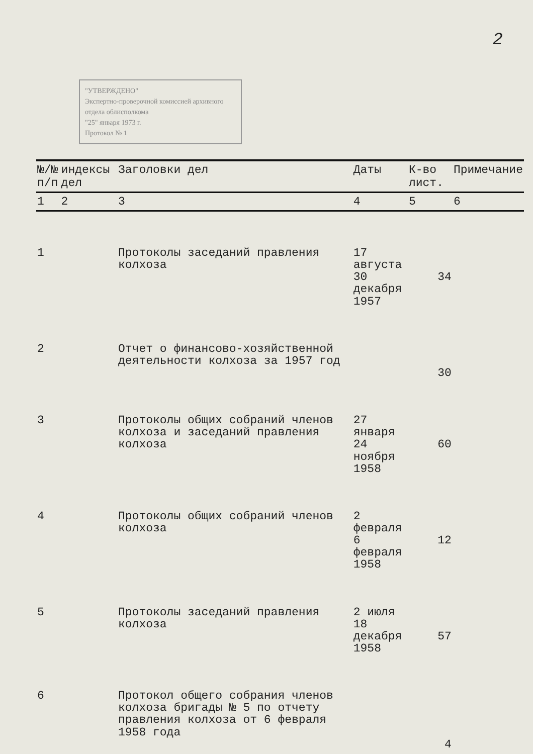2
"УТВЕРЖДЕНО"
Экспертно-проверочной комиссией архивного отдела облисполкома
"25" января 1973 г.
Протокол № 1
| №/№ п/п | индексы дел | Заголовки дел | Даты | К-во лист. | Примечание |
| --- | --- | --- | --- | --- | --- |
| 1 | 2 | 3 | 4 | 5 | 6 |
| 1 | | Протоколы заседаний правления колхоза | 17 августа 30 декабря 1957 | 34 | |
| 2 | | Отчет о финансово-хозяйственной деятельности колхоза за 1957 год | | 30 | |
| 3 | | Протоколы общих собраний членов колхоза и заседаний правления колхоза | 27 января 24 ноября 1958 | 60 | |
| 4 | | Протоколы общих собраний членов колхоза | 2 февраля 6 февраля 1958 | 12 | |
| 5 | | Протоколы заседаний правления колхоза | 2 июля 18 декабря 1958 | 57 | |
| 6 | | Протокол общего собрания членов колхоза бригады № 5 по отчету правления колхоза от 6 февраля 1958 года | | 4 | |